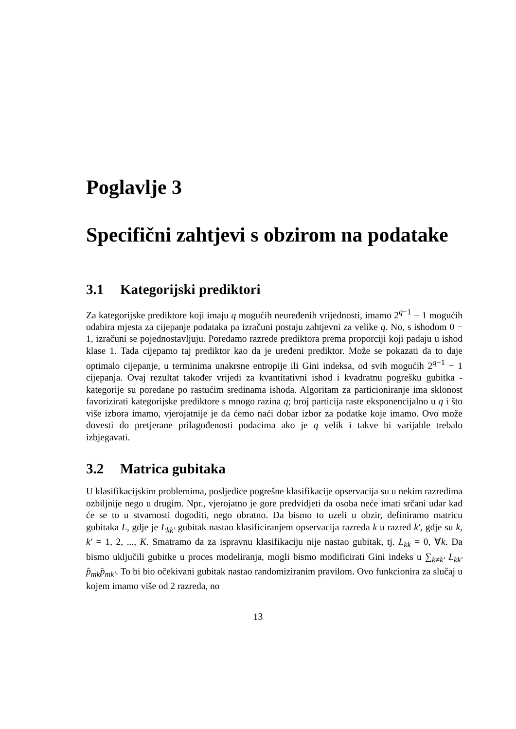Poglavlje 3
Specifični zahtjevi s obzirom na podatake
3.1 Kategorijski prediktori
Za kategorijske prediktore koji imaju q mogućih neuređenih vrijednosti, imamo 2<sup>q−1</sup> − 1 mogućih odabira mjesta za cijepanje podataka pa izračuni postaju zahtjevni za velike q. No, s ishodom 0 − 1, izračuni se pojednostavljuju. Poredamo razrede prediktora prema proporciji koji padaju u ishod klase 1. Tada cijepamo taj prediktor kao da je uređeni prediktor. Može se pokazati da to daje optimalo cijepanje, u terminima unakrsne entropije ili Gini indeksa, od svih mogućih 2<sup>q−1</sup> − 1 cijepanja. Ovaj rezultat također vrijedi za kvantitativni ishod i kvadratnu pogrešku gubitka - kategorije su poredane po rastućim sredinama ishoda. Algoritam za particioniranje ima sklonost favorizirati kategorijske prediktore s mnogo razina q; broj particija raste eksponencijalno u q i što više izbora imamo, vjerojatnije je da ćemo naći dobar izbor za podatke koje imamo. Ovo može dovesti do pretjerane prilagođenosti podacima ako je q velik i takve bi varijable trebalo izbjegavati.
3.2 Matrica gubitaka
U klasifikacijskim problemima, posljedice pogrešne klasifikacije opservacija su u nekim razredima ozbiljnije nego u drugim. Npr., vjerojatno je gore predvidjeti da osoba neće imati srčani udar kad će se to u stvarnosti dogoditi, nego obratno. Da bismo to uzeli u obzir, definiramo matricu gubitaka L, gdje je L<sub>kk′</sub> gubitak nastao klasificiranjem opservacija razreda k u razred k′, gdje su k, k′ = 1, 2, ..., K. Smatramo da za ispravnu klasifikaciju nije nastao gubitak, tj. L<sub>kk</sub> = 0, ∀k. Da bismo uključili gubitke u proces modeliranja, mogli bismo modificirati Gini indeks u ∑<sub>k≠k′</sub> L<sub>kk′</sub> p̂<sub>mk</sub>p̂<sub>mk′</sub>. To bi bio očekivani gubitak nastao randomiziranim pravilom. Ovo funkcionira za slučaj u kojem imamo više od 2 razreda, no
13